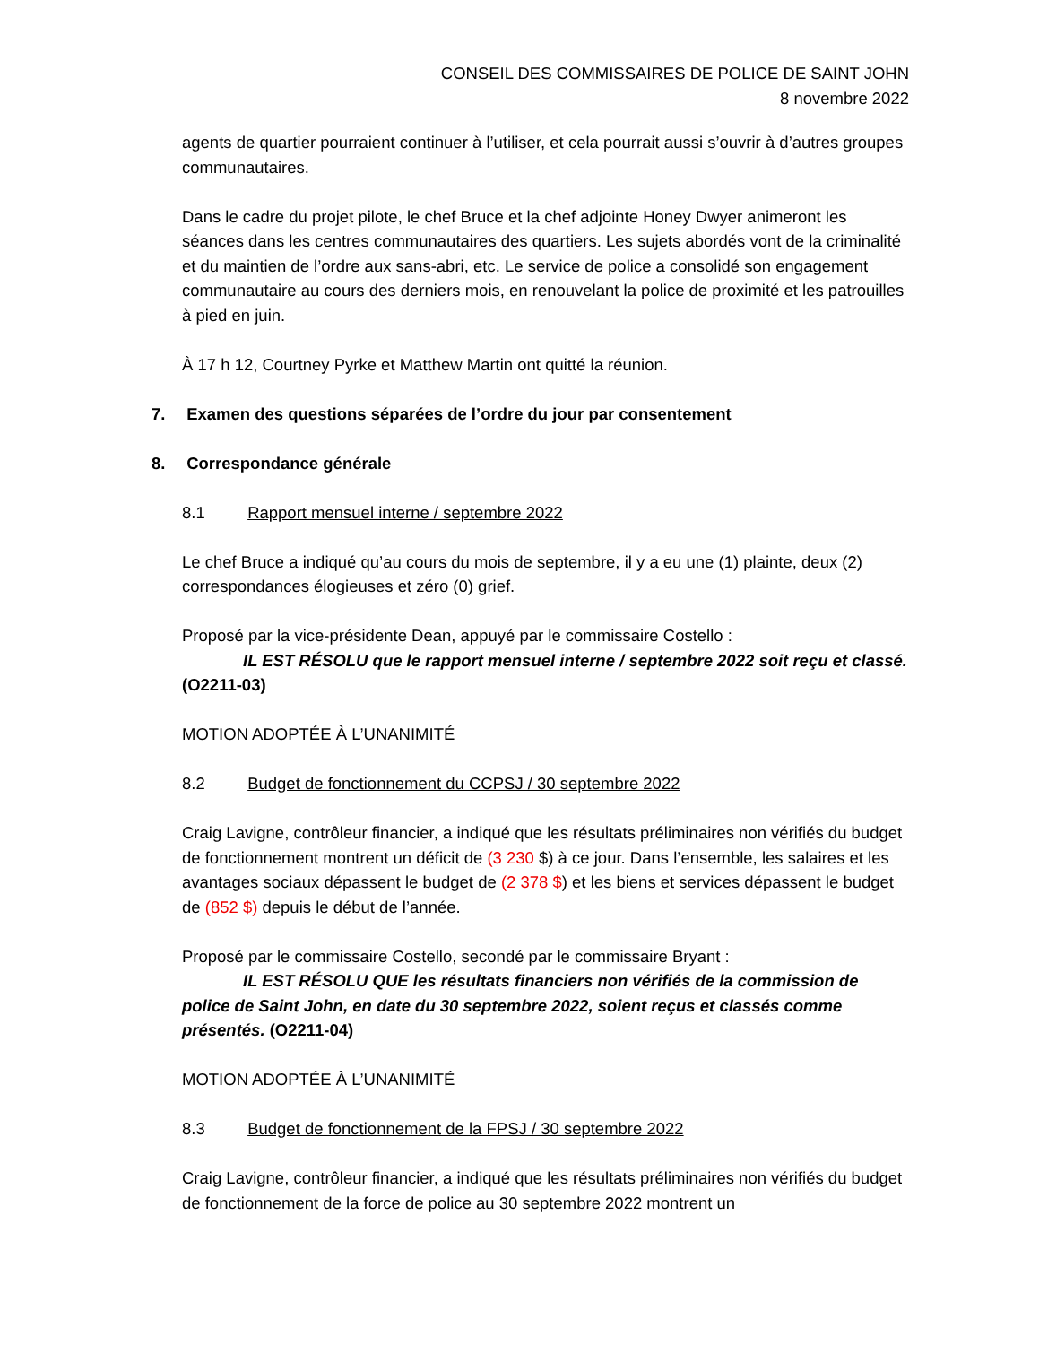CONSEIL DES COMMISSAIRES DE POLICE DE SAINT JOHN
8 novembre 2022
agents de quartier pourraient continuer à l’utiliser, et cela pourrait aussi s’ouvrir à d’autres groupes communautaires.
Dans le cadre du projet pilote, le chef Bruce et la chef adjointe Honey Dwyer animeront les séances dans les centres communautaires des quartiers. Les sujets abordés vont de la criminalité et du maintien de l’ordre aux sans-abri, etc. Le service de police a consolidé son engagement communautaire au cours des derniers mois, en renouvelant la police de proximité et les patrouilles à pied en juin.
À 17 h 12, Courtney Pyrke et Matthew Martin ont quitté la réunion.
7. Examen des questions séparées de l’ordre du jour par consentement
8. Correspondance générale
8.1 Rapport mensuel interne / septembre 2022
Le chef Bruce a indiqué qu’au cours du mois de septembre, il y a eu une (1) plainte, deux (2) correspondances élogieuses et zéro (0) grief.
Proposé par la vice-présidente Dean, appuyé par le commissaire Costello :
IL EST RÉSOLU que le rapport mensuel interne / septembre 2022 soit reçu et classé. (O2211-03)
MOTION ADOPTÉE À L’UNANIMITÉ
8.2 Budget de fonctionnement du CCPSJ / 30 septembre 2022
Craig Lavigne, contrôleur financier, a indiqué que les résultats préliminaires non vérifiés du budget de fonctionnement montrent un déficit de (3 230 $) à ce jour. Dans l’ensemble, les salaires et les avantages sociaux dépassent le budget de (2 378 $) et les biens et services dépassent le budget de (852 $) depuis le début de l’année.
Proposé par le commissaire Costello, secondé par le commissaire Bryant :
IL EST RÉSOLU QUE les résultats financiers non vérifiés de la commission de police de Saint John, en date du 30 septembre 2022, soient reçus et classés comme présentés. (O2211-04)
MOTION ADOPTÉE À L’UNANIMITÉ
8.3 Budget de fonctionnement de la FPSJ / 30 septembre 2022
Craig Lavigne, contrôleur financier, a indiqué que les résultats préliminaires non vérifiés du budget de fonctionnement de la force de police au 30 septembre 2022 montrent un